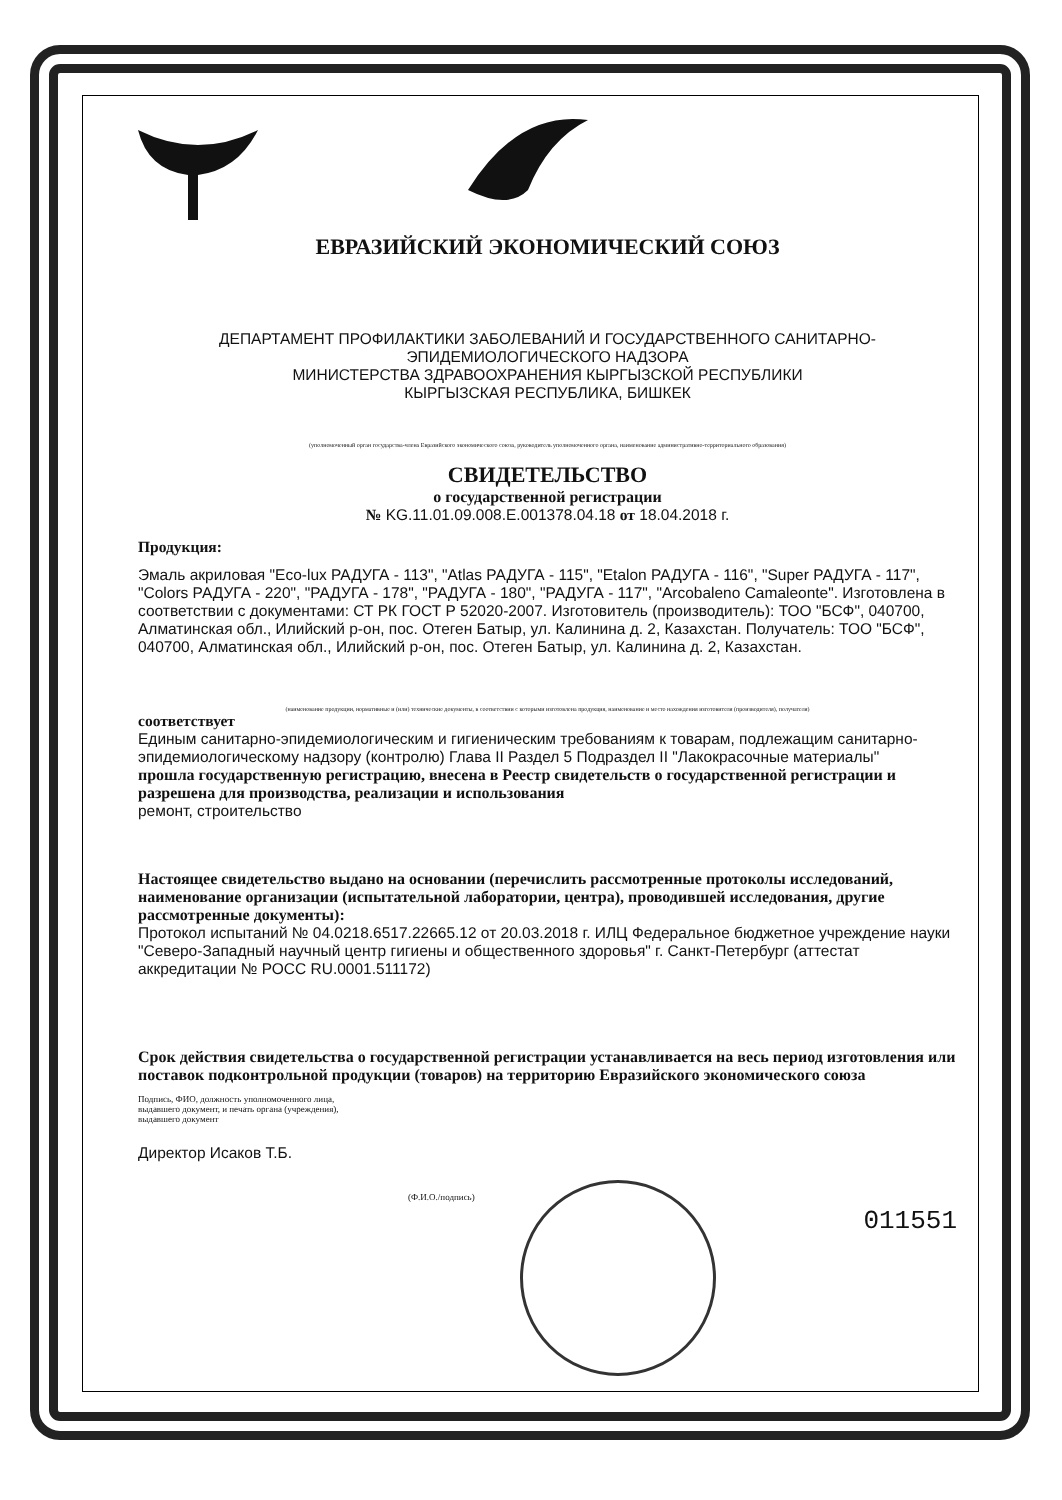ЕВРАЗИЙСКИЙ ЭКОНОМИЧЕСКИЙ СОЮЗ
ДЕПАРТАМЕНТ ПРОФИЛАКТИКИ ЗАБОЛЕВАНИЙ И ГОСУДАРСТВЕННОГО САНИТАРНО-ЭПИДЕМИОЛОГИЧЕСКОГО НАДЗОРА
МИНИСТЕРСТВА ЗДРАВООХРАНЕНИЯ КЫРГЫЗСКОЙ РЕСПУБЛИКИ
КЫРГЫЗСКАЯ РЕСПУБЛИКА, БИШКЕК
(уполномоченный орган государства-члена Евразийского экономического союза, руководитель уполномоченного органа, наименование административно-территориального образования)
СВИДЕТЕЛЬСТВО
о государственной регистрации
№ KG.11.01.09.008.E.001378.04.18 от 18.04.2018 г.
Продукция:
Эмаль акриловая "Eco-lux РАДУГА - 113", "Atlas РАДУГА - 115", "Etalon РАДУГА - 116", "Super РАДУГА - 117", "Colors РАДУГА - 220", "РАДУГА - 178", "РАДУГА - 180", "РАДУГА - 117", "Arcobaleno Camaleonte". Изготовлена в соответствии с документами: СТ РК ГОСТ Р 52020-2007. Изготовитель (производитель): ТОО "БСФ", 040700, Алматинская обл., Илийский р-он, пос. Отеген Батыр, ул. Калинина д. 2, Казахстан. Получатель: ТОО "БСФ", 040700, Алматинская обл., Илийский р-он, пос. Отеген Батыр, ул. Калинина д. 2, Казахстан.
(наименование продукции, нормативные и (или) технические документы, в соответствии с которыми изготовлена продукция, наименование и место нахождения изготовителя (производителя), получателя)
соответствует
Единым санитарно-эпидемиологическим и гигиеническим требованиям к товарам, подлежащим санитарно-эпидемиологическому надзору (контролю) Глава II Раздел 5 Подраздел II "Лакокрасочные материалы"
прошла государственную регистрацию, внесена в Реестр свидетельств о государственной регистрации и разрешена для производства, реализации и использования
ремонт, строительство
Настоящее свидетельство выдано на основании (перечислить рассмотренные протоколы исследований, наименование организации (испытательной лаборатории, центра), проводившей исследования, другие рассмотренные документы):
Протокол испытаний № 04.0218.6517.22665.12 от 20.03.2018 г. ИЛЦ Федеральное бюджетное учреждение науки "Северо-Западный научный центр гигиены и общественного здоровья" г. Санкт-Петербург (аттестат аккредитации № РОСС RU.0001.511172)
Срок действия свидетельства о государственной регистрации устанавливается на весь период изготовления или поставок подконтрольной продукции (товаров) на территорию Евразийского экономического союза
Подпись, ФИО, должность уполномоченного лица,
выдавшего документ, и печать органа (учреждения),
выдавшего документ
Директор Исаков Т.Б.
(Ф.И.О./подпись)
011551